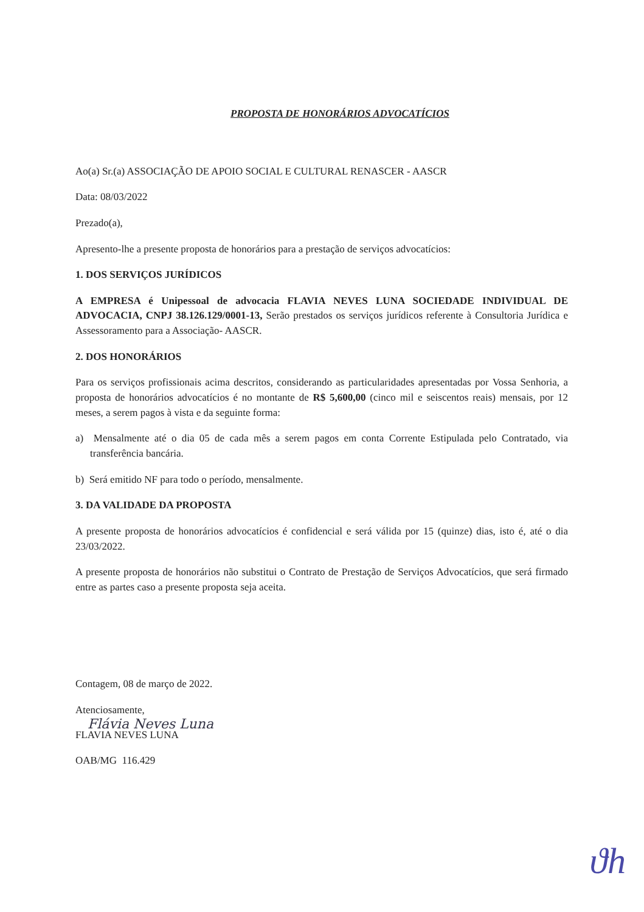PROPOSTA DE HONORÁRIOS ADVOCATÍCIOS
Ao(a) Sr.(a) ASSOCIAÇÃO DE APOIO SOCIAL E CULTURAL RENASCER - AASCR
Data: 08/03/2022
Prezado(a),
Apresento-lhe a presente proposta de honorários para a prestação de serviços advocatícios:
1. DOS SERVIÇOS JURÍDICOS
A EMPRESA é Unipessoal de advocacia FLAVIA NEVES LUNA SOCIEDADE INDIVIDUAL DE ADVOCACIA, CNPJ 38.126.129/0001-13, Serão prestados os serviços jurídicos referente à Consultoria Jurídica e Assessoramento para a Associação- AASCR.
2. DOS HONORÁRIOS
Para os serviços profissionais acima descritos, considerando as particularidades apresentadas por Vossa Senhoria, a proposta de honorários advocatícios é no montante de R$ 5,600,00 (cinco mil e seiscentos reais) mensais, por 12 meses, a serem pagos à vista e da seguinte forma:
a) Mensalmente até o dia 05 de cada mês a serem pagos em conta Corrente Estipulada pelo Contratado, via transferência bancária.
b) Será emitido NF para todo o período, mensalmente.
3. DA VALIDADE DA PROPOSTA
A presente proposta de honorários advocatícios é confidencial e será válida por 15 (quinze) dias, isto é, até o dia 23/03/2022.
A presente proposta de honorários não substitui o Contrato de Prestação de Serviços Advocatícios, que será firmado entre as partes caso a presente proposta seja aceita.
Contagem, 08 de março de 2022.
Atenciosamente,
Flávia Neves Luna
FLAVIA NEVES LUNA
OAB/MG 116.429
ϑh